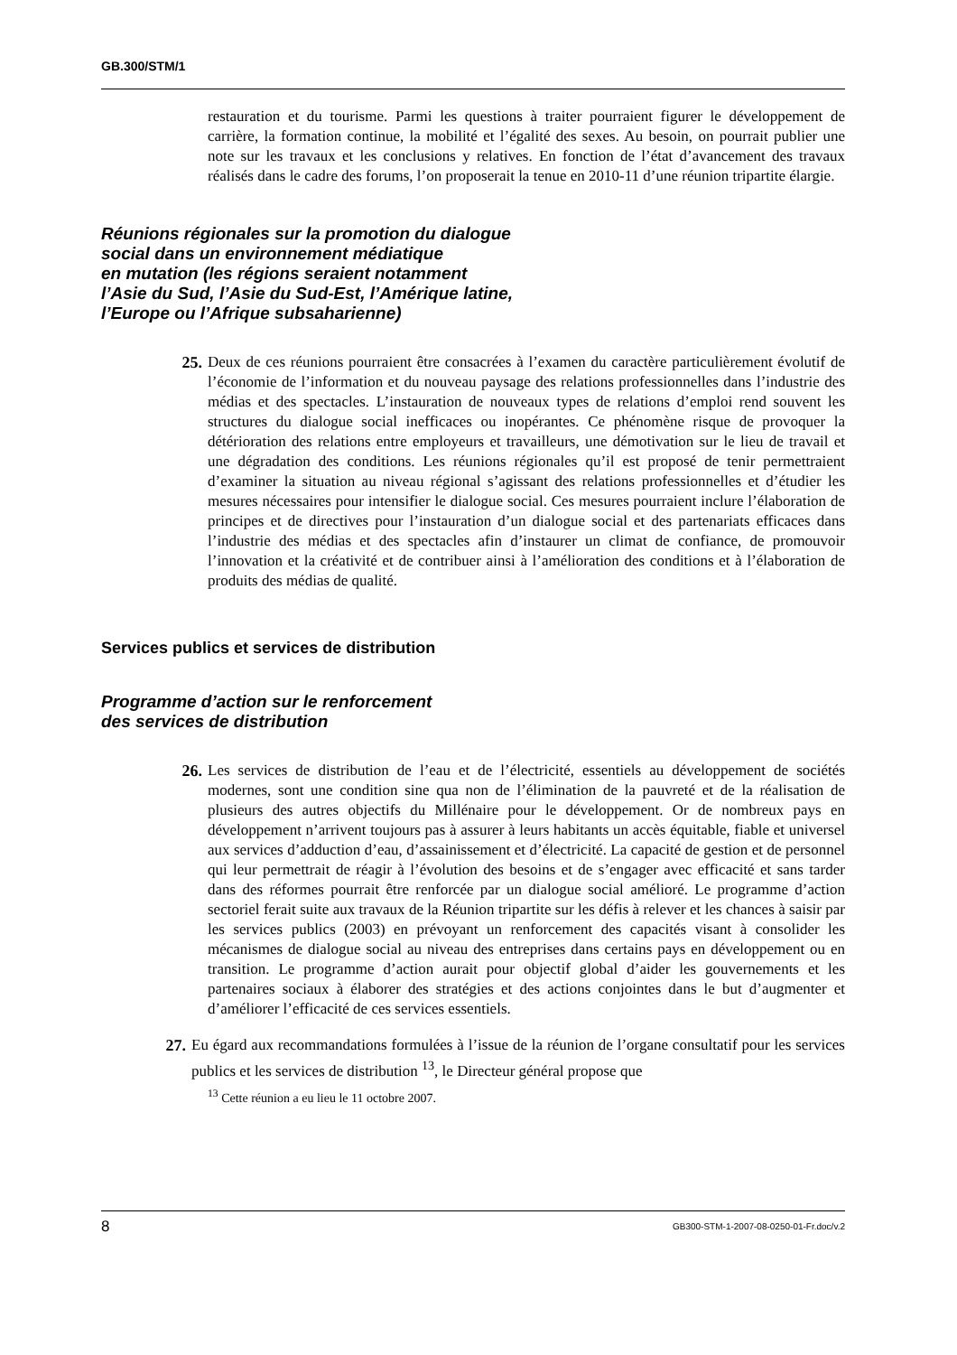GB.300/STM/1
restauration et du tourisme. Parmi les questions à traiter pourraient figurer le développement de carrière, la formation continue, la mobilité et l’égalité des sexes. Au besoin, on pourrait publier une note sur les travaux et les conclusions y relatives. En fonction de l’état d’avancement des travaux réalisés dans le cadre des forums, l’on proposerait la tenue en 2010-11 d’une réunion tripartite élargie.
Réunions régionales sur la promotion du dialogue
social dans un environnement médiatique
en mutation (les régions seraient notamment
l’Asie du Sud, l’Asie du Sud-Est, l’Amérique latine,
l’Europe ou l’Afrique subsaharienne)
25.
Deux de ces réunions pourraient être consacrées à l’examen du caractère particulièrement évolutif de l’économie de l’information et du nouveau paysage des relations professionnelles dans l’industrie des médias et des spectacles. L’instauration de nouveaux types de relations d’emploi rend souvent les structures du dialogue social inefficaces ou inopérantes. Ce phénomène risque de provoquer la détérioration des relations entre employeurs et travailleurs, une démotivation sur le lieu de travail et une dégradation des conditions. Les réunions régionales qu’il est proposé de tenir permettraient d’examiner la situation au niveau régional s’agissant des relations professionnelles et d’étudier les mesures nécessaires pour intensifier le dialogue social. Ces mesures pourraient inclure l’élaboration de principes et de directives pour l’instauration d’un dialogue social et des partenariats efficaces dans l’industrie des médias et des spectacles afin d’instaurer un climat de confiance, de promouvoir l’innovation et la créativité et de contribuer ainsi à l’amélioration des conditions et à l’élaboration de produits des médias de qualité.
Services publics et services de distribution
Programme d’action sur le renforcement
des services de distribution
26.
Les services de distribution de l’eau et de l’électricité, essentiels au développement de sociétés modernes, sont une condition sine qua non de l’élimination de la pauvreté et de la réalisation de plusieurs des autres objectifs du Millénaire pour le développement. Or de nombreux pays en développement n’arrivent toujours pas à assurer à leurs habitants un accès équitable, fiable et universel aux services d’adduction d’eau, d’assainissement et d’électricité. La capacité de gestion et de personnel qui leur permettrait de réagir à l’évolution des besoins et de s’engager avec efficacité et sans tarder dans des réformes pourrait être renforcée par un dialogue social amélioré. Le programme d’action sectoriel ferait suite aux travaux de la Réunion tripartite sur les défis à relever et les chances à saisir par les services publics (2003) en prévoyant un renforcement des capacités visant à consolider les mécanismes de dialogue social au niveau des entreprises dans certains pays en développement ou en transition. Le programme d’action aurait pour objectif global d’aider les gouvernements et les partenaires sociaux à élaborer des stratégies et des actions conjointes dans le but d’augmenter et d’améliorer l’efficacité de ces services essentiels.
27.
Eu égard aux recommandations formulées à l’issue de la réunion de l’organe consultatif pour les services publics et les services de distribution <sup>13</sup>, le Directeur général propose que
<sup>13</sup> Cette réunion a eu lieu le 11 octobre 2007.
8 GB300-STM-1-2007-08-0250-01-Fr.doc/v.2